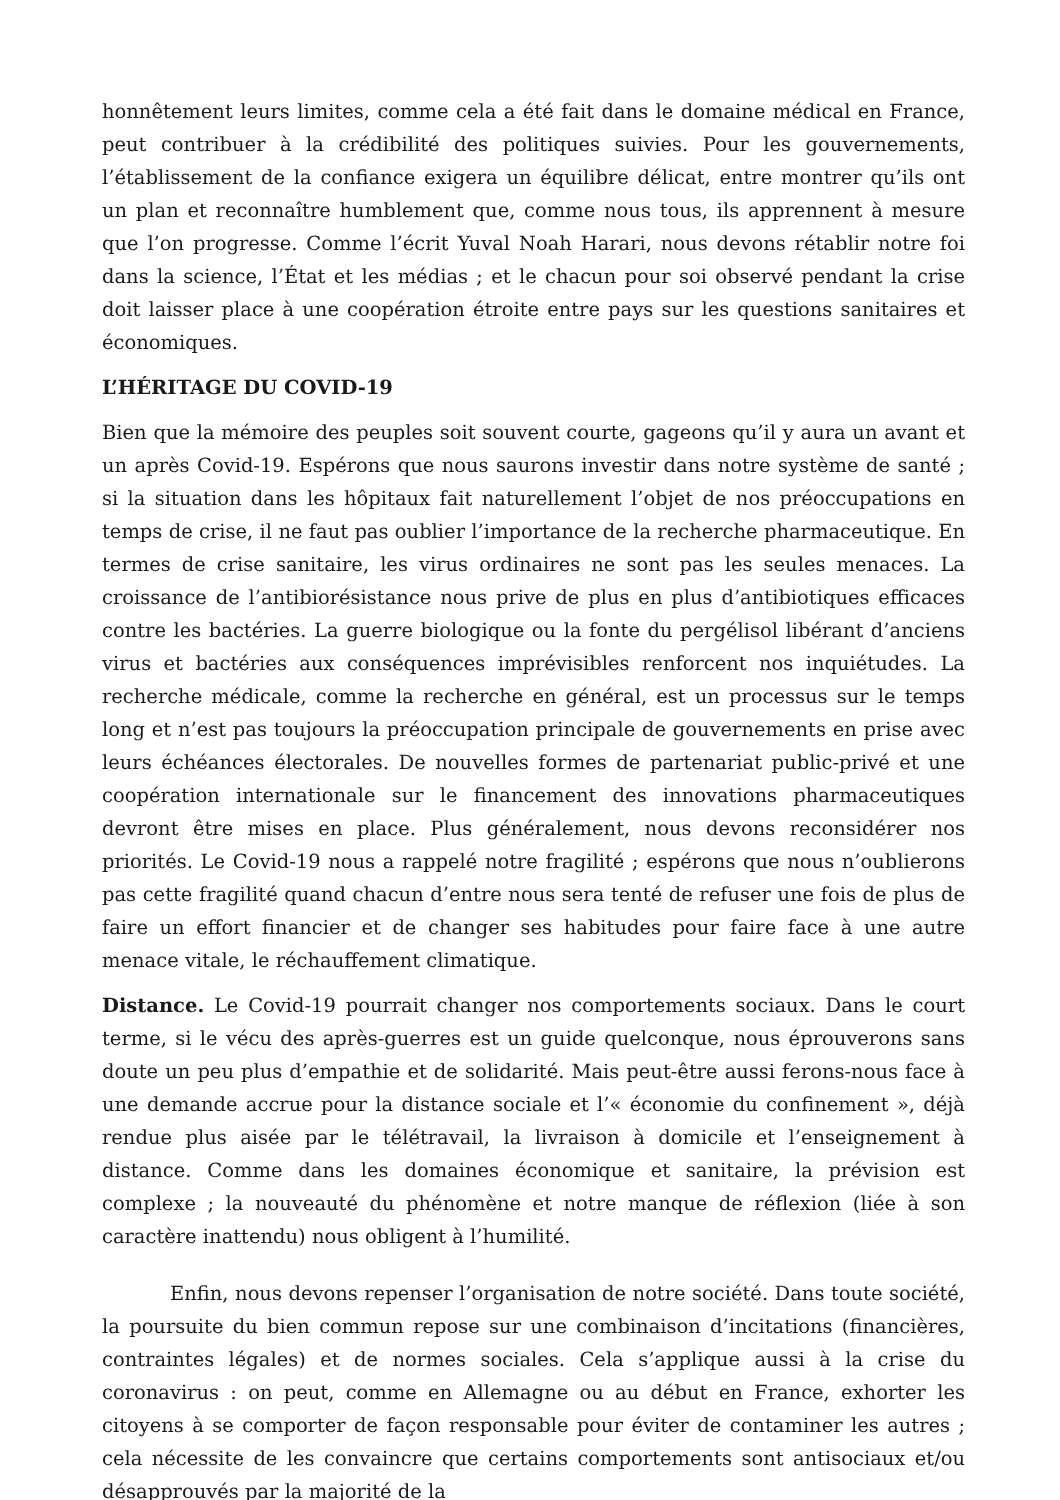honnêtement leurs limites, comme cela a été fait dans le domaine médical en France, peut contribuer à la crédibilité des politiques suivies. Pour les gouvernements, l’établissement de la confiance exigera un équilibre délicat, entre montrer qu’ils ont un plan et reconnaître humblement que, comme nous tous, ils apprennent à mesure que l’on progresse. Comme l’écrit Yuval Noah Harari, nous devons rétablir notre foi dans la science, l’État et les médias ; et le chacun pour soi observé pendant la crise doit laisser place à une coopération étroite entre pays sur les questions sanitaires et économiques.
L’HÉRITAGE DU COVID-19
Bien que la mémoire des peuples soit souvent courte, gageons qu’il y aura un avant et un après Covid-19. Espérons que nous saurons investir dans notre système de santé ; si la situation dans les hôpitaux fait naturellement l’objet de nos préoccupations en temps de crise, il ne faut pas oublier l’importance de la recherche pharmaceutique. En termes de crise sanitaire, les virus ordinaires ne sont pas les seules menaces. La croissance de l’antibiorésistance nous prive de plus en plus d’antibiotiques efficaces contre les bactéries. La guerre biologique ou la fonte du pergélisol libérant d’anciens virus et bactéries aux conséquences imprévisibles renforcent nos inquiétudes. La recherche médicale, comme la recherche en général, est un processus sur le temps long et n’est pas toujours la préoccupation principale de gouvernements en prise avec leurs échéances électorales. De nouvelles formes de partenariat public-privé et une coopération internationale sur le financement des innovations pharmaceutiques devront être mises en place. Plus généralement, nous devons reconsidérer nos priorités. Le Covid-19 nous a rappelé notre fragilité ; espérons que nous n’oublierons pas cette fragilité quand chacun d’entre nous sera tenté de refuser une fois de plus de faire un effort financier et de changer ses habitudes pour faire face à une autre menace vitale, le réchauffement climatique.
Distance. Le Covid-19 pourrait changer nos comportements sociaux. Dans le court terme, si le vécu des après-guerres est un guide quelconque, nous éprouverons sans doute un peu plus d’empathie et de solidarité. Mais peut-être aussi ferons-nous face à une demande accrue pour la distance sociale et l’« économie du confinement », déjà rendue plus aisée par le télétravail, la livraison à domicile et l’enseignement à distance. Comme dans les domaines économique et sanitaire, la prévision est complexe ; la nouveauté du phénomène et notre manque de réflexion (liée à son caractère inattendu) nous obligent à l’humilité.
Enfin, nous devons repenser l’organisation de notre société. Dans toute société, la poursuite du bien commun repose sur une combinaison d’incitations (financières, contraintes légales) et de normes sociales. Cela s’applique aussi à la crise du coronavirus : on peut, comme en Allemagne ou au début en France, exhorter les citoyens à se comporter de façon responsable pour éviter de contaminer les autres ; cela nécessite de les convaincre que certains comportements sont antisociaux et/ou désapprouvés par la majorité de la